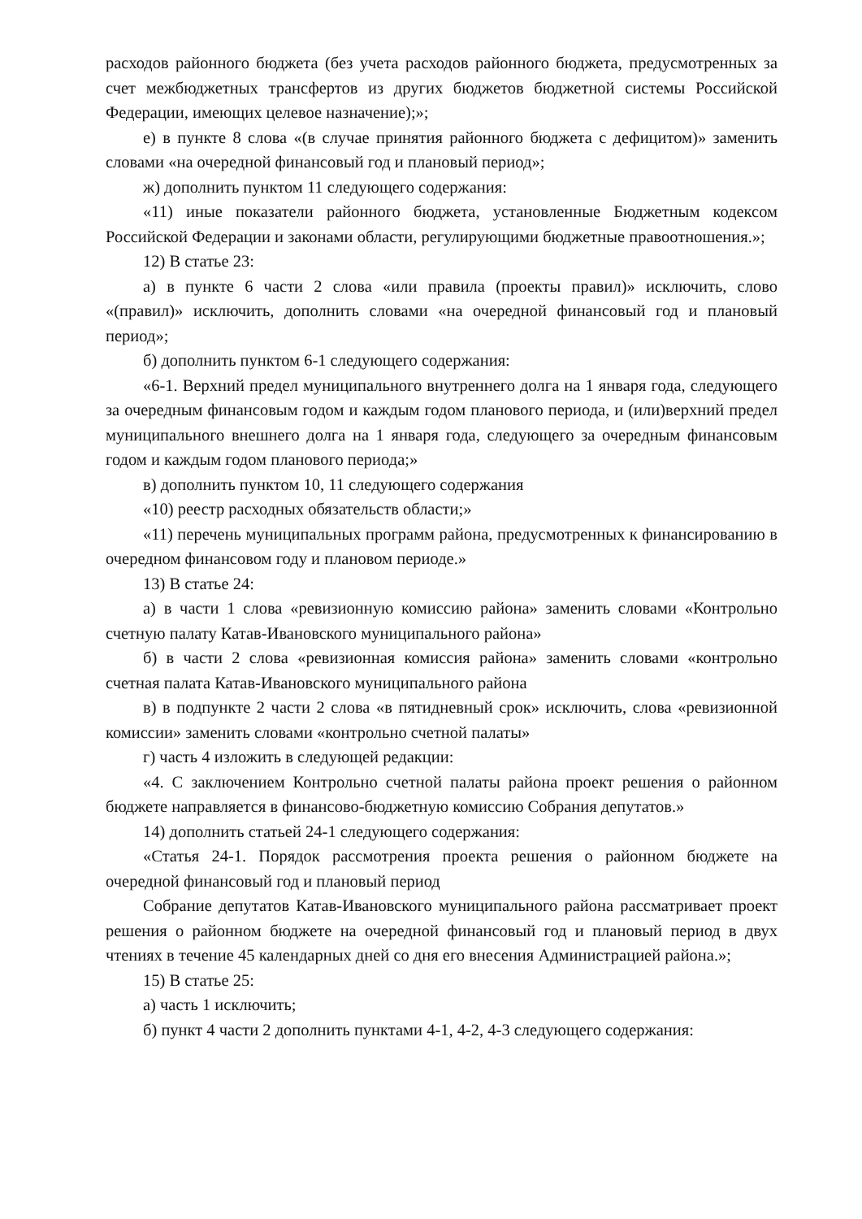расходов районного бюджета (без учета расходов районного бюджета, предусмотренных за счет межбюджетных трансфертов из других бюджетов бюджетной системы Российской Федерации, имеющих целевое назначение);»;
е) в пункте 8 слова «(в случае принятия районного бюджета с дефицитом)» заменить словами «на очередной финансовый год и плановый период»;
ж) дополнить пунктом 11 следующего содержания:
«11) иные показатели районного бюджета, установленные Бюджетным кодексом Российской Федерации и законами области, регулирующими бюджетные правоотношения.»;
12) В статье 23:
а) в пункте 6 части 2 слова «или правила (проекты правил)» исключить, слово «(правил)» исключить, дополнить словами «на очередной финансовый год и плановый период»;
б) дополнить пунктом 6-1 следующего содержания:
«6-1. Верхний предел муниципального внутреннего долга на 1 января года, следующего за очередным финансовым годом и каждым годом планового периода, и (или)верхний предел муниципального внешнего долга на 1 января года, следующего за очередным финансовым годом и каждым годом планового периода;»
в) дополнить пунктом 10, 11 следующего содержания
«10) реестр расходных обязательств области;»
«11) перечень муниципальных программ района, предусмотренных к финансированию в очередном финансовом году и плановом периоде.»
13) В статье 24:
а) в части 1 слова «ревизионную комиссию района» заменить словами «Контрольно счетную палату Катав-Ивановского муниципального района»
б) в части 2 слова «ревизионная комиссия района» заменить словами «контрольно счетная палата Катав-Ивановского муниципального района
в) в подпункте 2 части 2 слова «в пятидневный срок» исключить, слова «ревизионной комиссии» заменить словами «контрольно счетной палаты»
г) часть 4 изложить в следующей редакции:
«4. С заключением Контрольно счетной палаты района проект решения о районном бюджете направляется в финансово-бюджетную комиссию Собрания депутатов.»
14) дополнить статьей 24-1 следующего содержания:
«Статья 24-1. Порядок рассмотрения проекта решения о районном бюджете на очередной финансовый год и плановый период
Собрание депутатов Катав-Ивановского муниципального района рассматривает проект решения о районном бюджете на очередной финансовый год и плановый период в двух чтениях в течение 45 календарных дней со дня его внесения Администрацией района.»;
15) В статье 25:
а) часть 1 исключить;
б) пункт 4 части 2 дополнить пунктами 4-1, 4-2, 4-3 следующего содержания: